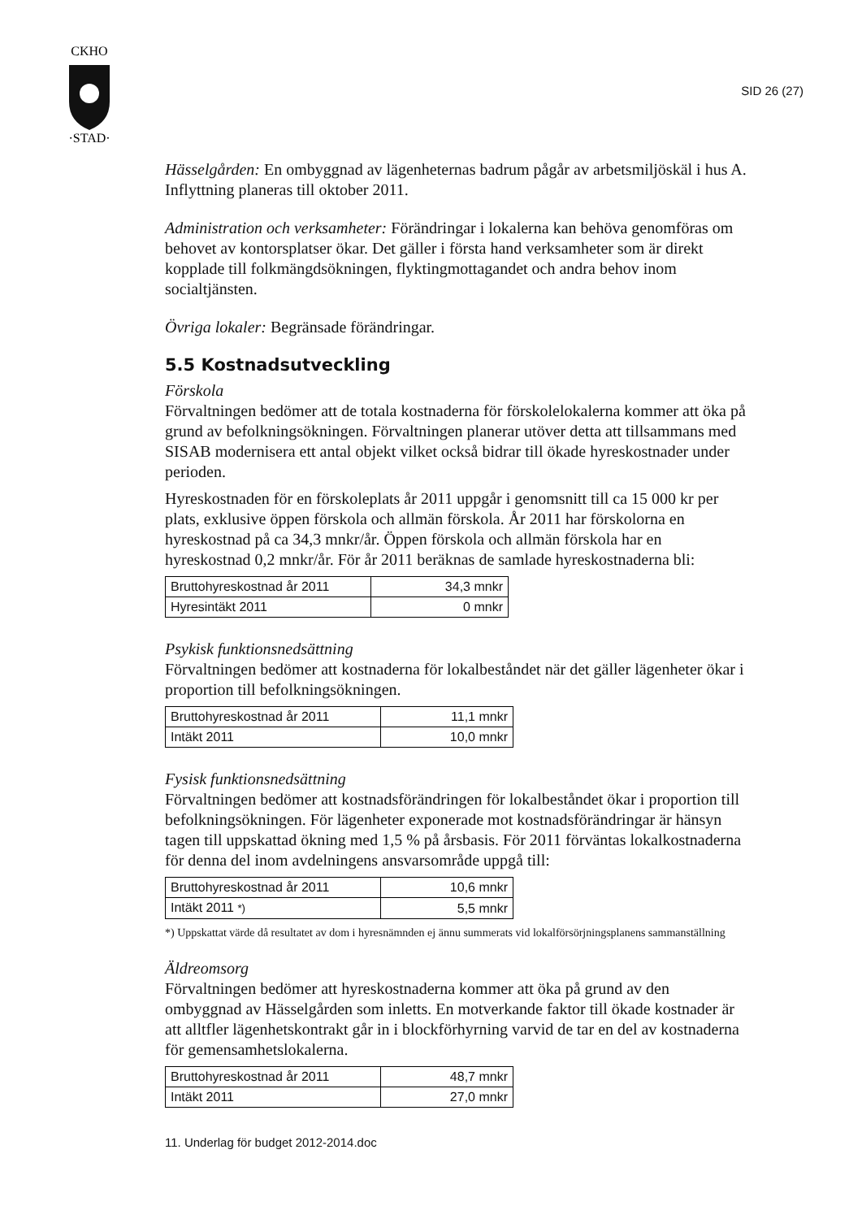CKHO
·STAD·
SID 26 (27)
Hässelgården: En ombyggnad av lägenheternas badrum pågår av arbetsmiljöskäl i hus A. Inflyttning planeras till oktober 2011.
Administration och verksamheter: Förändringar i lokalerna kan behöva genomföras om behovet av kontorsplatser ökar. Det gäller i första hand verksamheter som är direkt kopplade till folkmängdsökningen, flyktingmottagandet och andra behov inom socialtjänsten.
Övriga lokaler: Begränsade förändringar.
5.5 Kostnadsutveckling
Förskola
Förvaltningen bedömer att de totala kostnaderna för förskolelokalerna kommer att öka på grund av befolkningsökningen. Förvaltningen planerar utöver detta att tillsammans med SISAB modernisera ett antal objekt vilket också bidrar till ökade hyreskostnader under perioden.
Hyreskostnaden för en förskoleplats år 2011 uppgår i genomsnitt till ca 15 000 kr per plats, exklusive öppen förskola och allmän förskola. År 2011 har förskolorna en hyreskostnad på ca 34,3 mnkr/år. Öppen förskola och allmän förskola har en hyreskostnad 0,2 mnkr/år. För år 2011 beräknas de samlade hyreskostnaderna bli:
| Bruttohyreskostnad år 2011 | 34,3 mnkr |
| Hyresintäkt 2011 | 0 mnkr |
Psykisk funktionsnedsättning
Förvaltningen bedömer att kostnaderna för lokalbeståndet när det gäller lägenheter ökar i proportion till befolkningsökningen.
| Bruttohyreskostnad år 2011 | 11,1 mnkr |
| Intäkt 2011 | 10,0 mnkr |
Fysisk funktionsnedsättning
Förvaltningen bedömer att kostnadsförändringen för lokalbeståndet ökar i proportion till befolkningsökningen. För lägenheter exponerade mot kostnadsförändringar är hänsyn tagen till uppskattad ökning med 1,5 % på årsbasis. För 2011 förväntas lokalkostnaderna för denna del inom avdelningens ansvarsområde uppgå till:
| Bruttohyreskostnad år 2011 | 10,6 mnkr |
| Intäkt 2011 *) | 5,5 mnkr |
*) Uppskattat värde då resultatet av dom i hyresnämnden ej ännu summerats vid lokalförsörjningsplanens sammanställning
Äldreomsorg
Förvaltningen bedömer att hyreskostnaderna kommer att öka på grund av den ombyggnad av Hässelgården som inletts. En motverkande faktor till ökade kostnader är att alltfler lägenhetskontrakt går in i blockförhyrning varvid de tar en del av kostnaderna för gemensamhetslokalerna.
| Bruttohyreskostnad år 2011 | 48,7 mnkr |
| Intäkt 2011 | 27,0 mnkr |
11. Underlag för budget 2012-2014.doc